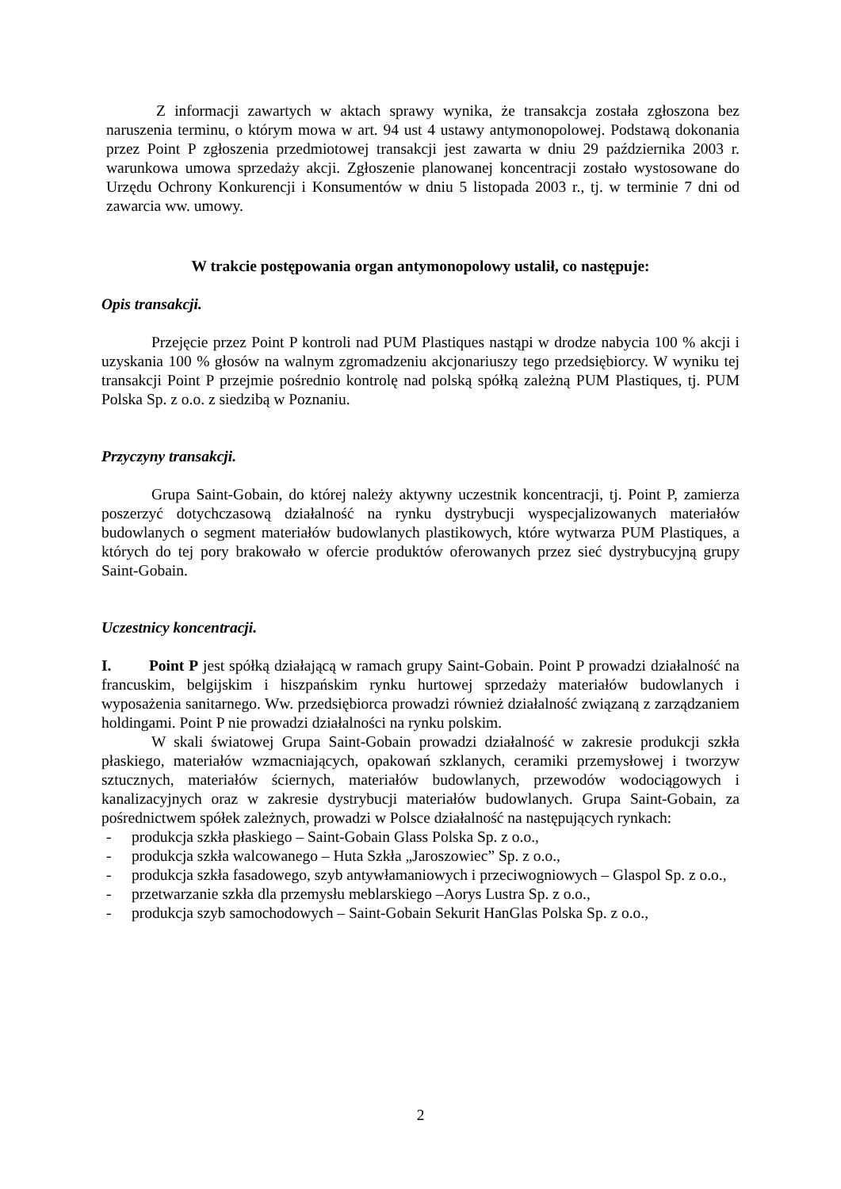Z informacji zawartych w aktach sprawy wynika, że transakcja została zgłoszona bez naruszenia terminu, o którym mowa w art. 94 ust 4 ustawy antymonopolowej. Podstawą dokonania przez Point P zgłoszenia przedmiotowej transakcji jest zawarta w dniu 29 października 2003 r. warunkowa umowa sprzedaży akcji. Zgłoszenie planowanej koncentracji zostało wystosowane do Urzędu Ochrony Konkurencji i Konsumentów w dniu 5 listopada 2003 r., tj. w terminie 7 dni od zawarcia ww. umowy.
W trakcie postępowania organ antymonopolowy ustalił, co następuje:
Opis transakcji.
Przejęcie przez Point P kontroli nad PUM Plastiques nastąpi w drodze nabycia 100 % akcji i uzyskania 100 % głosów na walnym zgromadzeniu akcjonariuszy tego przedsiębiorcy. W wyniku tej transakcji Point P przejmie pośrednio kontrolę nad polską spółką zależną PUM Plastiques, tj. PUM Polska Sp. z o.o. z siedzibą w Poznaniu.
Przyczyny transakcji.
Grupa Saint-Gobain, do której należy aktywny uczestnik koncentracji, tj. Point P, zamierza poszerzyć dotychczasową działalność na rynku dystrybucji wyspecjalizowanych materiałów budowlanych o segment materiałów budowlanych plastikowych, które wytwarza PUM Plastiques, a których do tej pory brakowało w ofercie produktów oferowanych przez sieć dystrybucyjną grupy Saint-Gobain.
Uczestnicy koncentracji.
I. Point P jest spółką działającą w ramach grupy Saint-Gobain. Point P prowadzi działalność na francuskim, belgijskim i hiszpańskim rynku hurtowej sprzedaży materiałów budowlanych i wyposażenia sanitarnego. Ww. przedsiębiorca prowadzi również działalność związaną z zarządzaniem holdingami. Point P nie prowadzi działalności na rynku polskim.
W skali światowej Grupa Saint-Gobain prowadzi działalność w zakresie produkcji szkła płaskiego, materiałów wzmacniających, opakowań szklanych, ceramiki przemysłowej i tworzyw sztucznych, materiałów ściernych, materiałów budowlanych, przewodów wodociągowych i kanalizacyjnych oraz w zakresie dystrybucji materiałów budowlanych. Grupa Saint-Gobain, za pośrednictwem spółek zależnych, prowadzi w Polsce działalność na następujących rynkach:
- produkcja szkła płaskiego – Saint-Gobain Glass Polska Sp. z o.o.,
- produkcja szkła walcowanego – Huta Szkła „Jaroszowiec” Sp. z o.o.,
- produkcja szkła fasadowego, szyb antywłamaniowych i przeciwogniowych – Glaspol Sp. z o.o.,
- przetwarzanie szkła dla przemysłu meblarskiego –Aorys Lustra Sp. z o.o.,
- produkcja szyb samochodowych – Saint-Gobain Sekurit HanGlas Polska Sp. z o.o.,
2